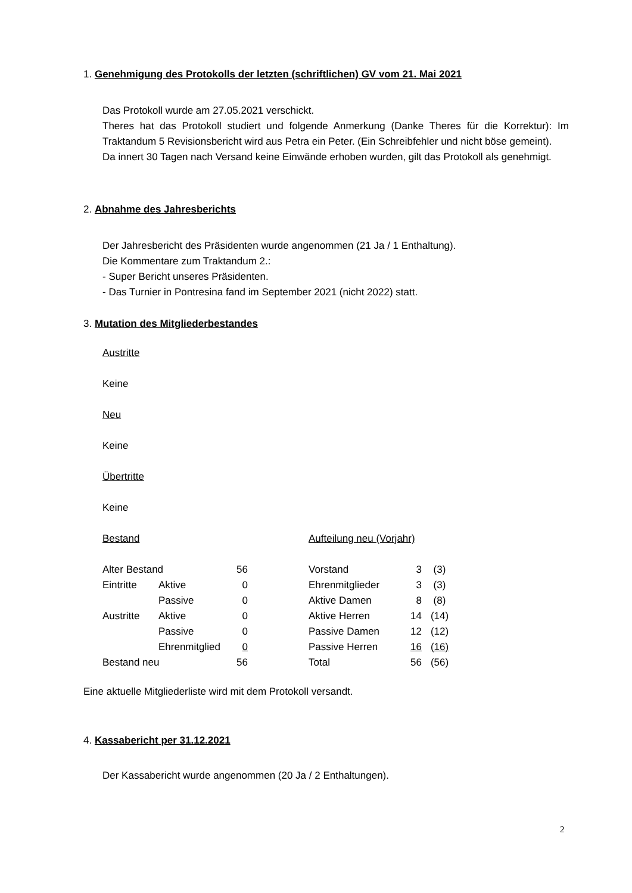1. Genehmigung des Protokolls der letzten (schriftlichen) GV vom 21. Mai 2021
Das Protokoll wurde am 27.05.2021 verschickt.
Theres hat das Protokoll studiert und folgende Anmerkung (Danke Theres für die Korrektur): Im Traktandum 5 Revisionsbericht wird aus Petra ein Peter. (Ein Schreibfehler und nicht böse gemeint).
Da innert 30 Tagen nach Versand keine Einwände erhoben wurden, gilt das Protokoll als genehmigt.
2. Abnahme des Jahresberichts
Der Jahresbericht des Präsidenten wurde angenommen (21 Ja / 1 Enthaltung).
Die Kommentare zum Traktandum 2.:
- Super Bericht unseres Präsidenten.
- Das Turnier in Pontresina fand im September 2021 (nicht 2022) statt.
3. Mutation des Mitgliederbestandes
Austritte
Keine
Neu
Keine
Übertritte
Keine
| Bestand | | | | Aufteilung neu (Vorjahr) | | |
| Alter Bestand | | 56 | | Vorstand | 3 | (3) |
| Eintritte | Aktive | 0 | | Ehrenmitglieder | 3 | (3) |
| | Passive | 0 | | Aktive Damen | 8 | (8) |
| Austritte | Aktive | 0 | | Aktive Herren | 14 | (14) |
| | Passive | 0 | | Passive Damen | 12 | (12) |
| | Ehrenmitglied | 0 | | Passive Herren | 16 | (16) |
| Bestand neu | | 56 | | Total | 56 | (56) |
Eine aktuelle Mitgliederliste wird mit dem Protokoll versandt.
4. Kassabericht per 31.12.2021
Der Kassabericht wurde angenommen (20 Ja / 2 Enthaltungen).
2